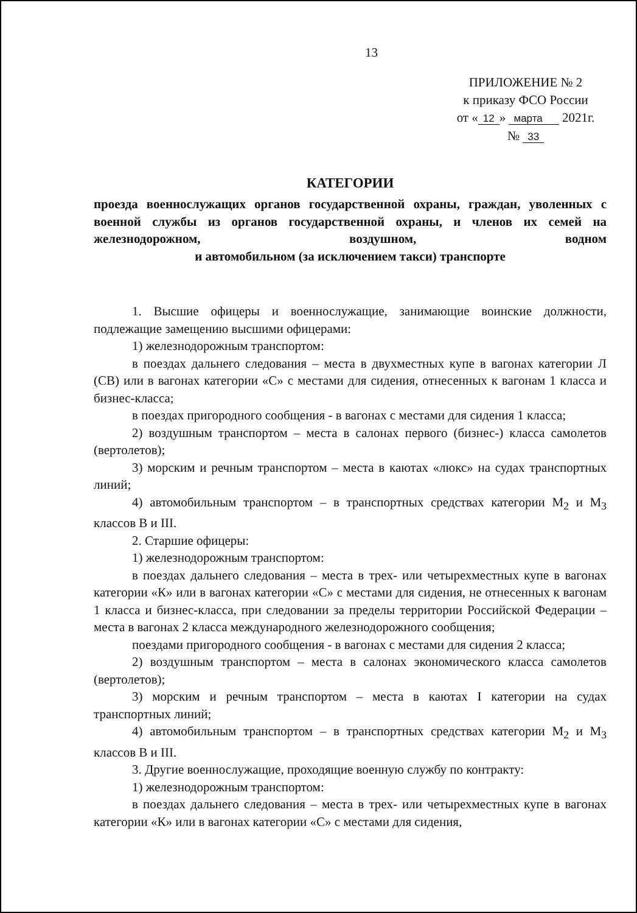13
ПРИЛОЖЕНИЕ № 2
к приказу ФСО России
от « 12 » марта 2021г.
№ 33
КАТЕГОРИИ
проезда военнослужащих органов государственной охраны, граждан, уволенных с военной службы из органов государственной охраны, и членов их семей на железнодорожном, воздушном, водном
и автомобильном (за исключением такси) транспорте
1. Высшие офицеры и военнослужащие, занимающие воинские должности, подлежащие замещению высшими офицерами:
1) железнодорожным транспортом:
в поездах дальнего следования – места в двухместных купе в вагонах категории Л (СВ) или в вагонах категории «С» с местами для сидения, отнесенных к вагонам 1 класса и бизнес-класса;
в поездах пригородного сообщения - в вагонах с местами для сидения 1 класса;
2) воздушным транспортом – места в салонах первого (бизнес-) класса самолетов (вертолетов);
3) морским и речным транспортом – места в каютах «люкс» на судах транспортных линий;
4) автомобильным транспортом – в транспортных средствах категории M<sub>2</sub> и M<sub>3</sub> классов В и III.
2. Старшие офицеры:
1) железнодорожным транспортом:
в поездах дальнего следования – места в трех- или четырехместных купе в вагонах категории «К» или в вагонах категории «С» с местами для сидения, не отнесенных к вагонам 1 класса и бизнес-класса, при следовании за пределы территории Российской Федерации – места в вагонах 2 класса международного железнодорожного сообщения;
поездами пригородного сообщения - в вагонах с местами для сидения 2 класса;
2) воздушным транспортом – места в салонах экономического класса самолетов (вертолетов);
3) морским и речным транспортом – места в каютах I категории на судах транспортных линий;
4) автомобильным транспортом – в транспортных средствах категории M<sub>2</sub> и M<sub>3</sub> классов В и III.
3. Другие военнослужащие, проходящие военную службу по контракту:
1) железнодорожным транспортом:
в поездах дальнего следования – места в трех- или четырехместных купе в вагонах категории «К» или в вагонах категории «С» с местами для сидения,